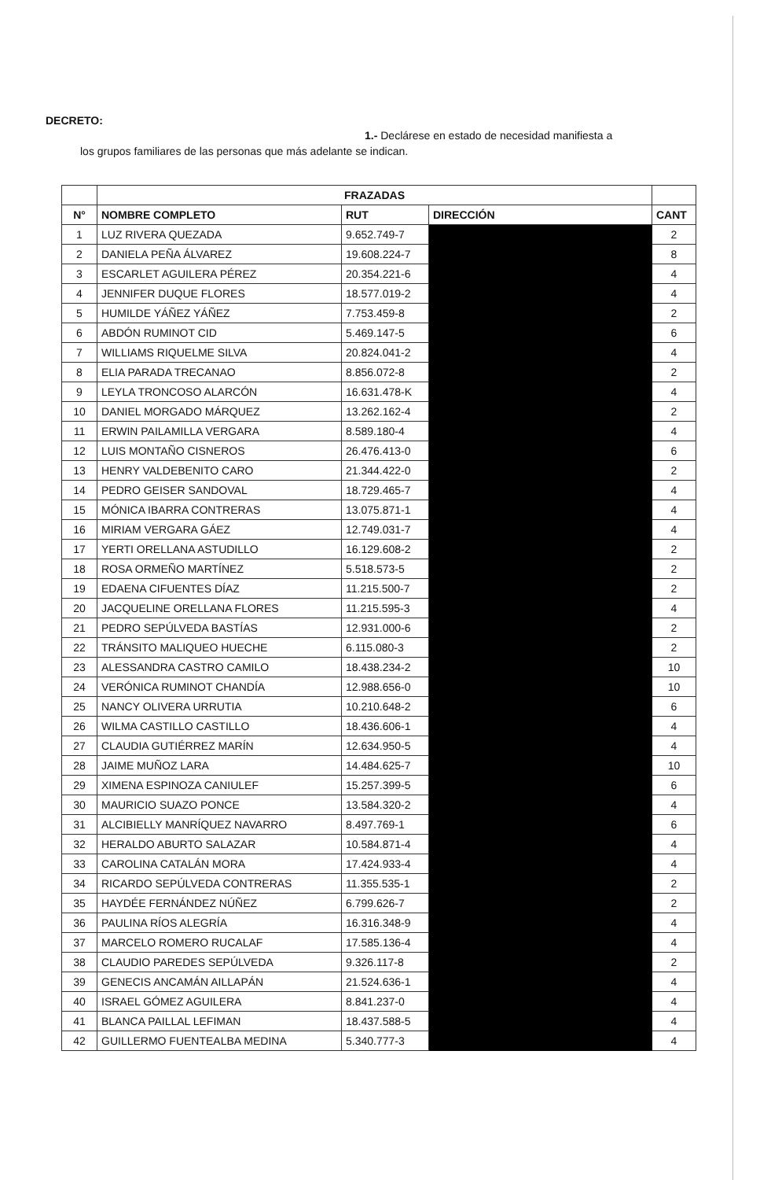DECRETO:
1.- Declárese en estado de necesidad manifiesta a
los grupos familiares de las personas que más adelante se indican.
| | FRAZADAS | | | |
| --- | --- | --- | --- | --- |
| N° | NOMBRE COMPLETO | RUT | DIRECCIÓN | CANT |
| 1 | LUZ RIVERA QUEZADA | 9.652.749-7 | | 2 |
| 2 | DANIELA PEÑA ÁLVAREZ | 19.608.224-7 | | 8 |
| 3 | ESCARLET AGUILERA PÉREZ | 20.354.221-6 | | 4 |
| 4 | JENNIFER DUQUE FLORES | 18.577.019-2 | | 4 |
| 5 | HUMILDE YÁÑEZ YÁÑEZ | 7.753.459-8 | | 2 |
| 6 | ABDÓN RUMINOT CID | 5.469.147-5 | | 6 |
| 7 | WILLIAMS RIQUELME SILVA | 20.824.041-2 | | 4 |
| 8 | ELIA PARADA TRECANAO | 8.856.072-8 | | 2 |
| 9 | LEYLA TRONCOSO ALARCÓN | 16.631.478-K | | 4 |
| 10 | DANIEL MORGADO MÁRQUEZ | 13.262.162-4 | | 2 |
| 11 | ERWIN PAILAMILLA VERGARA | 8.589.180-4 | | 4 |
| 12 | LUIS MONTAÑO CISNEROS | 26.476.413-0 | | 6 |
| 13 | HENRY VALDEBENITO CARO | 21.344.422-0 | | 2 |
| 14 | PEDRO GEISER SANDOVAL | 18.729.465-7 | | 4 |
| 15 | MÓNICA IBARRA CONTRERAS | 13.075.871-1 | | 4 |
| 16 | MIRIAM VERGARA GÁEZ | 12.749.031-7 | | 4 |
| 17 | YERTI ORELLANA ASTUDILLO | 16.129.608-2 | | 2 |
| 18 | ROSA ORMEÑO MARTÍNEZ | 5.518.573-5 | | 2 |
| 19 | EDAENA CIFUENTES DÍAZ | 11.215.500-7 | | 2 |
| 20 | JACQUELINE ORELLANA FLORES | 11.215.595-3 | | 4 |
| 21 | PEDRO SEPÚLVEDA BASTÍAS | 12.931.000-6 | | 2 |
| 22 | TRÁNSITO MALIQUEO HUECHE | 6.115.080-3 | | 2 |
| 23 | ALESSANDRA CASTRO CAMILO | 18.438.234-2 | | 10 |
| 24 | VERÓNICA RUMINOT CHANDÍA | 12.988.656-0 | | 10 |
| 25 | NANCY OLIVERA URRUTIA | 10.210.648-2 | | 6 |
| 26 | WILMA CASTILLO CASTILLO | 18.436.606-1 | | 4 |
| 27 | CLAUDIA GUTIÉRREZ MARÍN | 12.634.950-5 | | 4 |
| 28 | JAIME MUÑOZ LARA | 14.484.625-7 | | 10 |
| 29 | XIMENA ESPINOZA CANIULEF | 15.257.399-5 | | 6 |
| 30 | MAURICIO SUAZO PONCE | 13.584.320-2 | | 4 |
| 31 | ALCIBIELLY MANRÍQUEZ NAVARRO | 8.497.769-1 | | 6 |
| 32 | HERALDO ABURTO SALAZAR | 10.584.871-4 | | 4 |
| 33 | CAROLINA CATALÁN MORA | 17.424.933-4 | | 4 |
| 34 | RICARDO SEPÚLVEDA CONTRERAS | 11.355.535-1 | | 2 |
| 35 | HAYDÉE FERNÁNDEZ NÚÑEZ | 6.799.626-7 | | 2 |
| 36 | PAULINA RÍOS ALEGRÍA | 16.316.348-9 | | 4 |
| 37 | MARCELO ROMERO RUCALAF | 17.585.136-4 | | 4 |
| 38 | CLAUDIO PAREDES SEPÚLVEDA | 9.326.117-8 | | 2 |
| 39 | GENECIS ANCAMÁN AILLAPÁN | 21.524.636-1 | | 4 |
| 40 | ISRAEL GÓMEZ AGUILERA | 8.841.237-0 | | 4 |
| 41 | BLANCA PAILLAL LEFIMAN | 18.437.588-5 | | 4 |
| 42 | GUILLERMO FUENTEALBA MEDINA | 5.340.777-3 | | 4 |